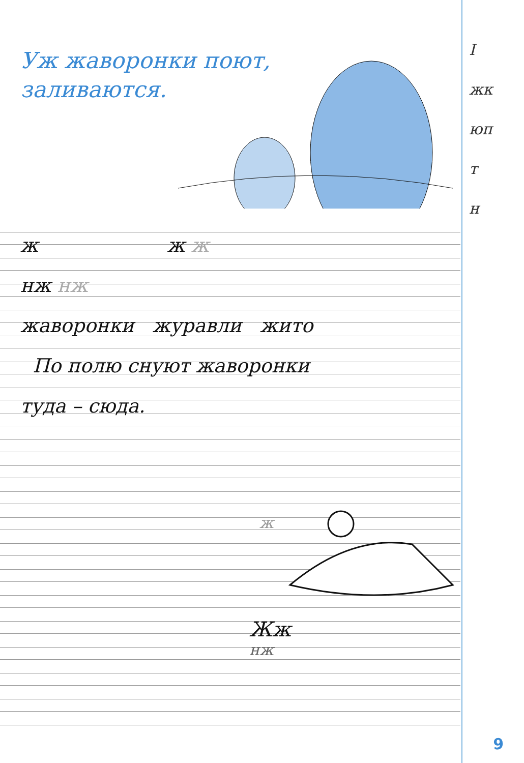Уж жаворонки поют,
заливаются.
I
жк
юп
т
н
ж ж ж
нж нж
жаворонки журавли жито
По полю снуют жаворонки
туда – сюда.
Жж
нж
ж
9